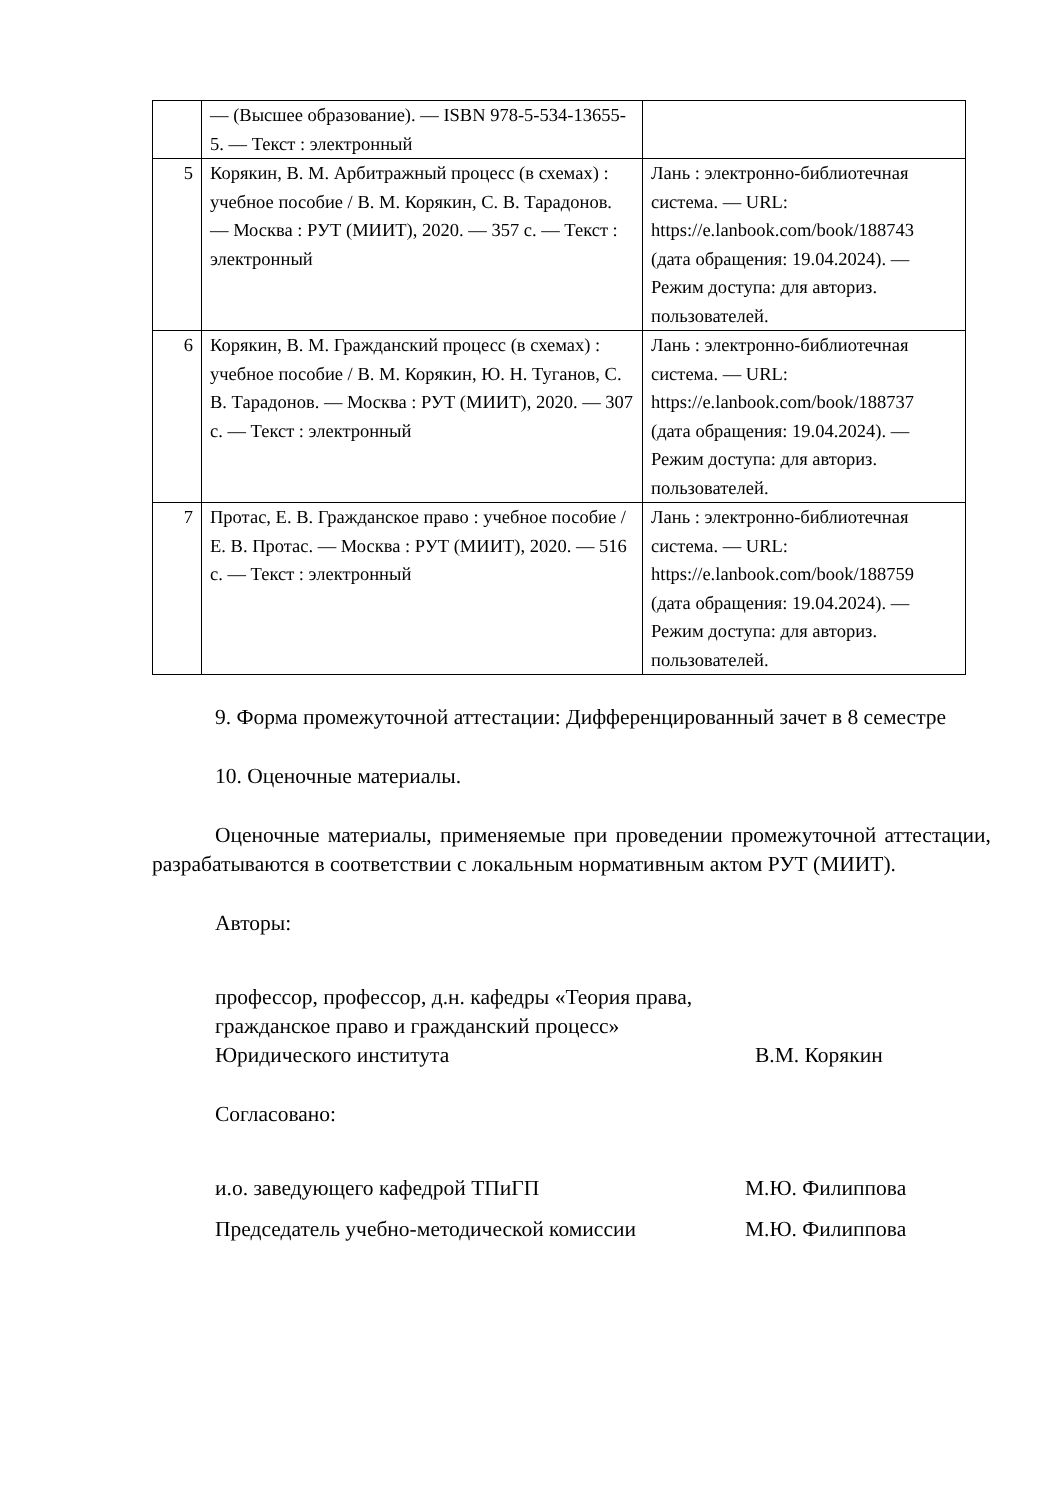| | — (Высшее образование). — ISBN 978-5-534-13655-5. — Текст : электронный | |
| 5 | Корякин, В. М. Арбитражный процесс (в схемах) : учебное пособие / В. М. Корякин, С. В. Тарадонов. — Москва : РУТ (МИИТ), 2020. — 357 с. — Текст : электронный | Лань : электронно-библиотечная система. — URL: https://e.lanbook.com/book/188743 (дата обращения: 19.04.2024). — Режим доступа: для авториз. пользователей. |
| 6 | Корякин, В. М. Гражданский процесс (в схемах) : учебное пособие / В. М. Корякин, Ю. Н. Туганов, С. В. Тарадонов. — Москва : РУТ (МИИТ), 2020. — 307 с. — Текст : электронный | Лань : электронно-библиотечная система. — URL: https://e.lanbook.com/book/188737 (дата обращения: 19.04.2024). — Режим доступа: для авториз. пользователей. |
| 7 | Протас, Е. В. Гражданское право : учебное пособие / Е. В. Протас. — Москва : РУТ (МИИТ), 2020. — 516 с. — Текст : электронный | Лань : электронно-библиотечная система. — URL: https://e.lanbook.com/book/188759 (дата обращения: 19.04.2024). — Режим доступа: для авториз. пользователей. |
9. Форма промежуточной аттестации: Дифференцированный зачет в 8 семестре
10. Оценочные материалы.
Оценочные материалы, применяемые при проведении промежуточной аттестации, разрабатываются в соответствии с локальным нормативным актом РУТ (МИИТ).
Авторы:
профессор, профессор, д.н. кафедры «Теория права, гражданское право и гражданский процесс» Юридического института
В.М. Корякин
Согласовано:
и.о. заведующего кафедрой ТПиГП М.Ю. Филиппова
Председатель учебно-методической комиссии М.Ю. Филиппова